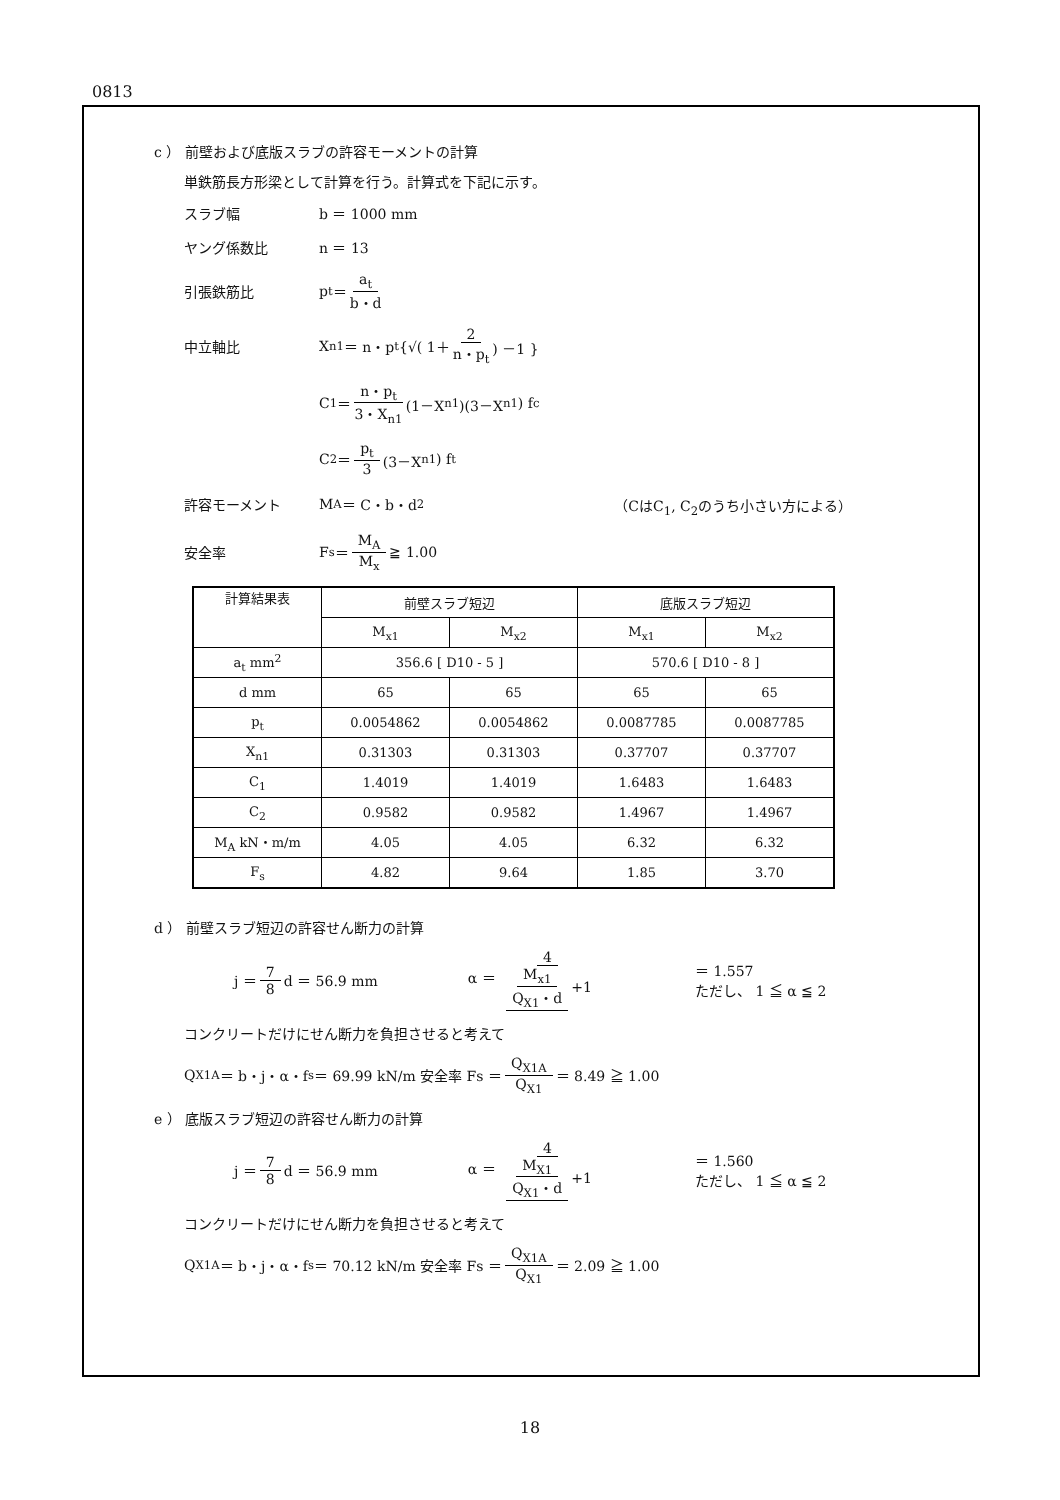0813
c ） 前壁および底版スラブの許容モーメントの計算
単鉄筋長方形梁として計算を行う。計算式を下記に示す。
スラブ幅 b ＝ 1000 mm
ヤング係数比 n ＝ 13
引張鉄筋比 p<sub>t</sub> ＝ a<sub>t</sub> b・d
中立軸比 X<sub>n1</sub> ＝ n・p<sub>t</sub> {√( 1＋ 2 n・p<sub>t</sub> ) －1 }
C<sub>1</sub> ＝ n・p<sub>t</sub> 3・X<sub>n1</sub> (1－X<sub>n1</sub>)(3－X<sub>n1</sub>) f<sub>c</sub>
C<sub>2</sub> ＝ p<sub>t</sub> 3 (3－X<sub>n1</sub>) f<sub>t</sub>
許容モーメント M<sub>A</sub> ＝ C・b・d<sup>2</sup> （CはC<sub>1</sub>, C<sub>2</sub>のうち小さい方による）
安全率 F<sub>s</sub> ＝ M<sub>A</sub> M<sub>x</sub> ≧ 1.00
| 計算結果表 | 前壁スラブ短辺 | | 底版スラブ短辺 | |
| --- | --- | --- | --- | --- |
| | M<sub>x1</sub> | M<sub>x2</sub> | M<sub>x1</sub> | M<sub>x2</sub> |
| a<sub>t</sub> mm<sup>2</sup> | 356.6 [ D10 - 5 ] | | 570.6 [ D10 - 8 ] | |
| d mm | 65 | 65 | 65 | 65 |
| p<sub>t</sub> | 0.0054862 | 0.0054862 | 0.0087785 | 0.0087785 |
| X<sub>n1</sub> | 0.31303 | 0.31303 | 0.37707 | 0.37707 |
| C<sub>1</sub> | 1.4019 | 1.4019 | 1.6483 | 1.6483 |
| C<sub>2</sub> | 0.9582 | 0.9582 | 1.4967 | 1.4967 |
| M<sub>A</sub> kN・m/m | 4.05 | 4.05 | 6.32 | 6.32 |
| F<sub>s</sub> | 4.82 | 9.64 | 1.85 | 3.70 |
d ） 前壁スラブ短辺の許容せん断力の計算
j ＝ 7 8 d ＝ 56.9 mm α ＝ 4 M<sub>x1</sub> Q<sub>X1</sub>・d +1 ＝ 1.557
ただし、 1 ≦ α ≦ 2
コンクリートだけにせん断力を負担させると考えて
Q<sub>X1A</sub> ＝ b・j・α・f<sub>s</sub> ＝ 69.99 kN/m 安全率 Fs ＝ Q<sub>X1A</sub> Q<sub>X1</sub> ＝ 8.49 ≧ 1.00
e ） 底版スラブ短辺の許容せん断力の計算
j ＝ 7 8 d ＝ 56.9 mm α ＝ 4 M<sub>X1</sub> Q<sub>X1</sub>・d +1 ＝ 1.560
ただし、 1 ≦ α ≦ 2
コンクリートだけにせん断力を負担させると考えて
Q<sub>X1A</sub> ＝ b・j・α・f<sub>s</sub> ＝ 70.12 kN/m 安全率 Fs ＝ Q<sub>X1A</sub> Q<sub>X1</sub> ＝ 2.09 ≧ 1.00
18